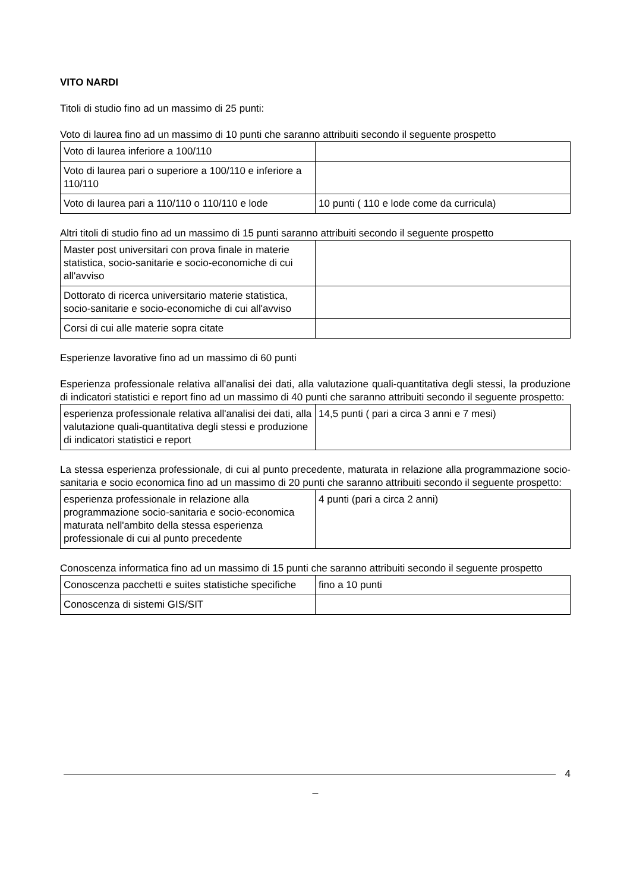VITO NARDI
Titoli di studio fino ad un massimo di 25 punti:
Voto di laurea fino ad un massimo di 10 punti che saranno attribuiti secondo il seguente prospetto
| Voto di laurea inferiore a 100/110 | |
| Voto di laurea pari o superiore a 100/110 e inferiore a 110/110 | |
| Voto di laurea pari a 110/110 o 110/110 e lode | 10 punti ( 110 e lode come da curricula) |
Altri titoli di studio fino ad un massimo di 15 punti saranno attribuiti secondo il seguente prospetto
| Master post universitari con prova finale in materie statistica, socio-sanitarie e socio-economiche di cui all'avviso | |
| Dottorato di ricerca universitario materie statistica, socio-sanitarie e socio-economiche di cui all'avviso | |
| Corsi di cui alle materie sopra citate | |
Esperienze lavorative fino ad un massimo di 60 punti
Esperienza professionale relativa all'analisi dei dati, alla valutazione quali-quantitativa degli stessi, la produzione di indicatori statistici e report fino ad un massimo di 40 punti che saranno attribuiti secondo il seguente prospetto:
| esperienza professionale relativa all'analisi dei dati, alla valutazione quali-quantitativa degli stessi e produzione di indicatori statistici e report | 14,5 punti ( pari a circa 3 anni e 7 mesi) |
La stessa esperienza professionale, di cui al punto precedente, maturata in relazione alla programmazione socio-sanitaria e socio economica fino ad un massimo di 20 punti che saranno attribuiti secondo il seguente prospetto:
| esperienza professionale in relazione alla programmazione socio-sanitaria e socio-economica maturata nell'ambito della stessa esperienza professionale di cui al punto precedente | 4 punti (pari a circa 2 anni) |
Conoscenza informatica fino ad un massimo di 15 punti che saranno attribuiti secondo il seguente prospetto
| Conoscenza pacchetti e suites statistiche specifiche | fino a 10 punti |
| Conoscenza di sistemi GIS/SIT | |
4
_